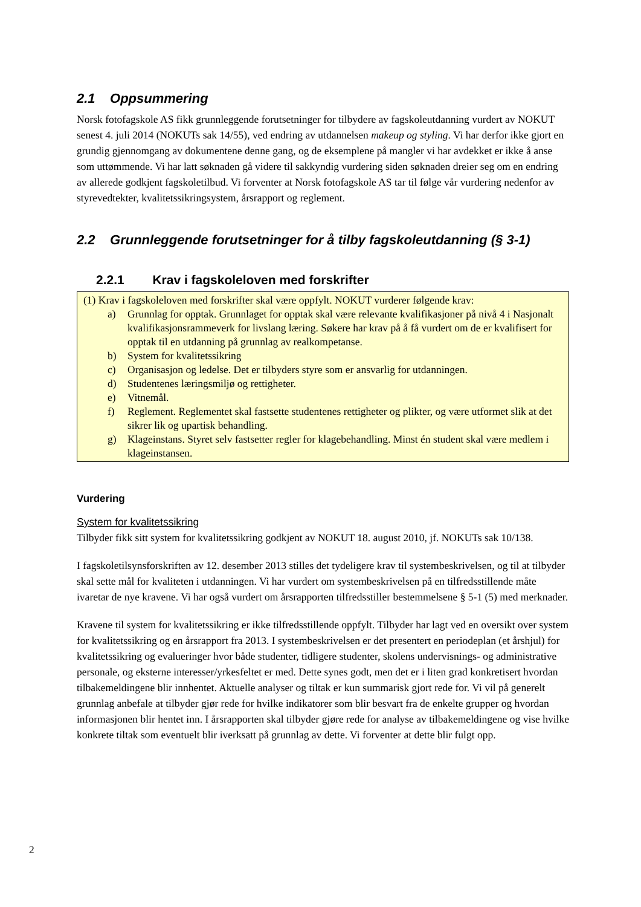2.1 Oppsummering
Norsk fotofagskole AS fikk grunnleggende forutsetninger for tilbydere av fagskoleutdanning vurdert av NOKUT senest 4. juli 2014 (NOKUTs sak 14/55), ved endring av utdannelsen makeup og styling. Vi har derfor ikke gjort en grundig gjennomgang av dokumentene denne gang, og de eksemplene på mangler vi har avdekket er ikke å anse som uttømmende. Vi har latt søknaden gå videre til sakkyndig vurdering siden søknaden dreier seg om en endring av allerede godkjent fagskoletilbud. Vi forventer at Norsk fotofagskole AS tar til følge vår vurdering nedenfor av styrevedtekter, kvalitetssikringsystem, årsrapport og reglement.
2.2 Grunnleggende forutsetninger for å tilby fagskoleutdanning (§ 3-1)
2.2.1 Krav i fagskoleloven med forskrifter
(1) Krav i fagskoleloven med forskrifter skal være oppfylt. NOKUT vurderer følgende krav:
a) Grunnlag for opptak. Grunnlaget for opptak skal være relevante kvalifikasjoner på nivå 4 i Nasjonalt kvalifikasjonsrammeverk for livslang læring. Søkere har krav på å få vurdert om de er kvalifisert for opptak til en utdanning på grunnlag av realkompetanse.
b) System for kvalitetssikring
c) Organisasjon og ledelse. Det er tilbyders styre som er ansvarlig for utdanningen.
d) Studentenes læringsmiljø og rettigheter.
e) Vitnemål.
f) Reglement. Reglementet skal fastsette studentenes rettigheter og plikter, og være utformet slik at det sikrer lik og upartisk behandling.
g) Klageinstans. Styret selv fastsetter regler for klagebehandling. Minst én student skal være medlem i klageinstansen.
Vurdering
System for kvalitetssikring
Tilbyder fikk sitt system for kvalitetssikring godkjent av NOKUT 18. august 2010, jf. NOKUTs sak 10/138.
I fagskoletilsynsforskriften av 12. desember 2013 stilles det tydeligere krav til systembeskrivelsen, og til at tilbyder skal sette mål for kvaliteten i utdanningen. Vi har vurdert om systembeskrivelsen på en tilfredsstillende måte ivaretar de nye kravene. Vi har også vurdert om årsrapporten tilfredsstiller bestemmelsene § 5-1 (5) med merknader.
Kravene til system for kvalitetssikring er ikke tilfredsstillende oppfylt. Tilbyder har lagt ved en oversikt over system for kvalitetssikring og en årsrapport fra 2013. I systembeskrivelsen er det presentert en periodeplan (et årshjul) for kvalitetssikring og evalueringer hvor både studenter, tidligere studenter, skolens undervisnings- og administrative personale, og eksterne interesser/yrkesfeltet er med. Dette synes godt, men det er i liten grad konkretisert hvordan tilbakemeldingene blir innhentet. Aktuelle analyser og tiltak er kun summarisk gjort rede for. Vi vil på generelt grunnlag anbefale at tilbyder gjør rede for hvilke indikatorer som blir besvart fra de enkelte grupper og hvordan informasjonen blir hentet inn. I årsrapporten skal tilbyder gjøre rede for analyse av tilbakemeldingene og vise hvilke konkrete tiltak som eventuelt blir iverksatt på grunnlag av dette. Vi forventer at dette blir fulgt opp.
2